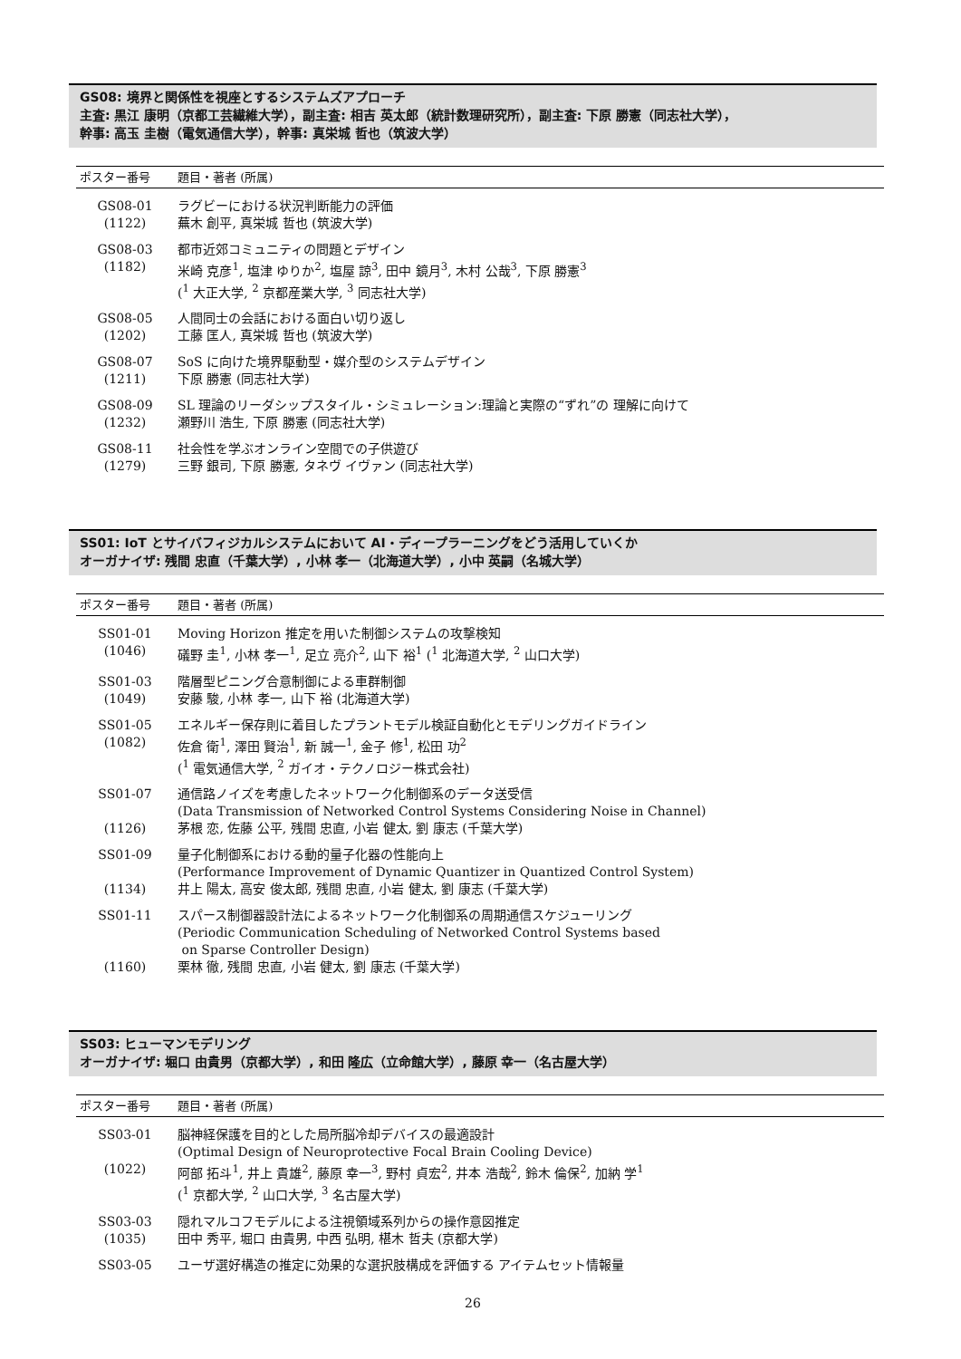GS08: 境界と関係性を視座とするシステムズアプローチ
主査: 黒江 康明（京都工芸繊維大学），副主査: 相吉 英太郎（統計数理研究所），副主査: 下原 勝憲（同志社大学），
幹事: 高玉 圭樹（電気通信大学），幹事: 真栄城 哲也（筑波大学）
| ポスター番号 | 題目・著者 (所属) |
| --- | --- |
| GS08-01 (1122) | ラグビーにおける状況判断能力の評価 蕪木 創平, 真栄城 哲也 (筑波大学) |
| GS08-03 (1182) | 都市近郊コミュニティの問題とデザイン 米崎 克彦<sup>1</sup>, 塩津 ゆりか<sup>2</sup>, 塩屋 諒<sup>3</sup>, 田中 鏡月<sup>3</sup>, 木村 公哉<sup>3</sup>, 下原 勝憲<sup>3</sup> (<sup>1</sup> 大正大学, <sup>2</sup> 京都産業大学, <sup>3</sup> 同志社大学) |
| GS08-05 (1202) | 人間同士の会話における面白い切り返し 工藤 匡人, 真栄城 哲也 (筑波大学) |
| GS08-07 (1211) | SoS に向けた境界駆動型・媒介型のシステムデザイン 下原 勝憲 (同志社大学) |
| GS08-09 (1232) | SL 理論のリーダシップスタイル・シミュレーション:理論と実際の“ずれ”の 理解に向けて 瀬野川 浩生, 下原 勝憲 (同志社大学) |
| GS08-11 (1279) | 社会性を学ぶオンライン空間での子供遊び 三野 銀司, 下原 勝憲, タネヴ イヴァン (同志社大学) |
SS01: IoT とサイバフィジカルシステムにおいて AI・ディープラーニングをどう活用していくか
オーガナイザ: 残間 忠直（千葉大学）, 小林 孝一（北海道大学）, 小中 英嗣（名城大学）
| ポスター番号 | 題目・著者 (所属) |
| --- | --- |
| SS01-01 (1046) | Moving Horizon 推定を用いた制御システムの攻撃検知 礒野 圭<sup>1</sup>, 小林 孝一<sup>1</sup>, 足立 亮介<sup>2</sup>, 山下 裕<sup>1</sup> (<sup>1</sup> 北海道大学, <sup>2</sup> 山口大学) |
| SS01-03 (1049) | 階層型ピニング合意制御による車群制御 安藤 駿, 小林 孝一, 山下 裕 (北海道大学) |
| SS01-05 (1082) | エネルギー保存則に着目したプラントモデル検証自動化とモデリングガイドライン 佐倉 衛<sup>1</sup>, 澤田 賢治<sup>1</sup>, 新 誠一<sup>1</sup>, 金子 修<sup>1</sup>, 松田 功<sup>2</sup> (<sup>1</sup> 電気通信大学, <sup>2</sup> ガイオ・テクノロジー株式会社) |
| SS01-07 (1126) | 通信路ノイズを考慮したネットワーク化制御系のデータ送受信 (Data Transmission of Networked Control Systems Considering Noise in Channel) 茅根 恋, 佐藤 公平, 残間 忠直, 小岩 健太, 劉 康志 (千葉大学) |
| SS01-09 (1134) | 量子化制御系における動的量子化器の性能向上 (Performance Improvement of Dynamic Quantizer in Quantized Control System) 井上 陽太, 高安 俊太郎, 残間 忠直, 小岩 健太, 劉 康志 (千葉大学) |
| SS01-11 (1160) | スパース制御器設計法によるネットワーク化制御系の周期通信スケジューリング (Periodic Communication Scheduling of Networked Control Systems based on Sparse Controller Design) 栗林 徹, 残間 忠直, 小岩 健太, 劉 康志 (千葉大学) |
SS03: ヒューマンモデリング
オーガナイザ: 堀口 由貴男（京都大学）, 和田 隆広（立命館大学）, 藤原 幸一（名古屋大学）
| ポスター番号 | 題目・著者 (所属) |
| --- | --- |
| SS03-01 (1022) | 脳神経保護を目的とした局所脳冷却デバイスの最適設計 (Optimal Design of Neuroprotective Focal Brain Cooling Device) 阿部 拓斗<sup>1</sup>, 井上 貴雄<sup>2</sup>, 藤原 幸一<sup>3</sup>, 野村 貞宏<sup>2</sup>, 井本 浩哉<sup>2</sup>, 鈴木 倫保<sup>2</sup>, 加納 学<sup>1</sup> (<sup>1</sup> 京都大学, <sup>2</sup> 山口大学, <sup>3</sup> 名古屋大学) |
| SS03-03 (1035) | 隠れマルコフモデルによる注視領域系列からの操作意図推定 田中 秀平, 堀口 由貴男, 中西 弘明, 椹木 哲夫 (京都大学) |
| SS03-05 | ユーザ選好構造の推定に効果的な選択肢構成を評価する アイテムセット情報量 |
26